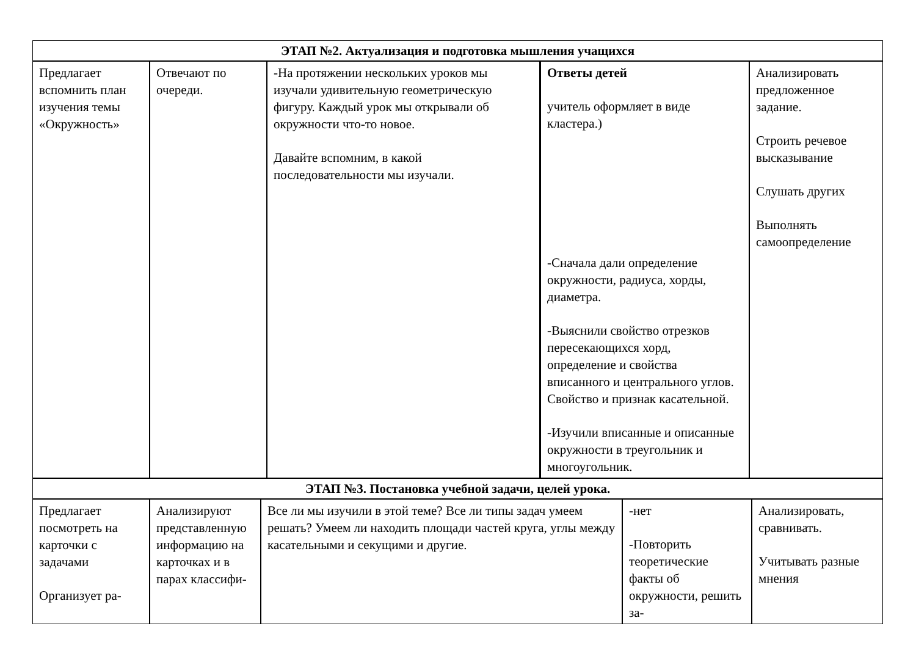| ЭТАП №2. Актуализация и подготовка мышления учащихся |
| Предлагает вспомнить план изучения темы «Окружность» | Отвечают по очереди. | -На протяжении нескольких уроков мы изучали удивительную геометрическую фигуру. Каждый урок мы открывали об окружности что-то новое. Давайте вспомним, в какой последовательности мы изучали. | Ответы детей учитель оформляет в виде кластера.) -Сначала дали определение окружности, радиуса, хорды, диаметра. -Выяснили свойство отрезков пересекающихся хорд, определение и свойства вписанного и центрального углов. Свойство и признак касательной. -Изучили вписанные и описанные окружности в треугольник и многоугольник. | Анализировать предложенное задание. Строить речевое высказывание Слушать других Выполнять самоопределение |
| ЭТАП №3. Постановка учебной задачи, целей урока. |
| Предлагает посмотреть на карточки с задачами Организует ра- | Анализируют представленную информацию на карточках и в парах классифи- | Все ли мы изучили в этой теме? Все ли типы задач умеем решать? Умеем ли находить площади частей круга, углы между касательными и секущими и другие. | -нет -Повторить теоретические факты об окружности, решить за- | Анализировать, сравнивать. Учитывать разные мнения |